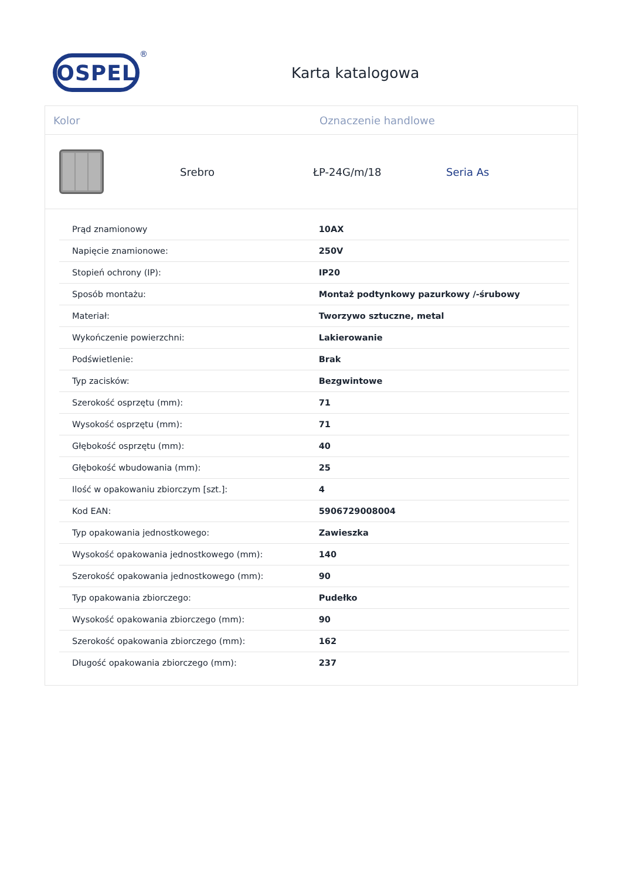OSPEL
®
Karta katalogowa
Kolor Oznaczenie handlowe
Srebro ŁP-24G/m/18 Seria As
| Prąd znamionowy | 10AX |
| Napięcie znamionowe: | 250V |
| Stopień ochrony (IP): | IP20 |
| Sposób montażu: | Montaż podtynkowy pazurkowy /-śrubowy |
| Materiał: | Tworzywo sztuczne, metal |
| Wykończenie powierzchni: | Lakierowanie |
| Podświetlenie: | Brak |
| Typ zacisków: | Bezgwintowe |
| Szerokość osprzętu (mm): | 71 |
| Wysokość osprzętu (mm): | 71 |
| Głębokość osprzętu (mm): | 40 |
| Głębokość wbudowania (mm): | 25 |
| Ilość w opakowaniu zbiorczym [szt.]: | 4 |
| Kod EAN: | 5906729008004 |
| Typ opakowania jednostkowego: | Zawieszka |
| Wysokość opakowania jednostkowego (mm): | 140 |
| Szerokość opakowania jednostkowego (mm): | 90 |
| Typ opakowania zbiorczego: | Pudełko |
| Wysokość opakowania zbiorczego (mm): | 90 |
| Szerokość opakowania zbiorczego (mm): | 162 |
| Długość opakowania zbiorczego (mm): | 237 |